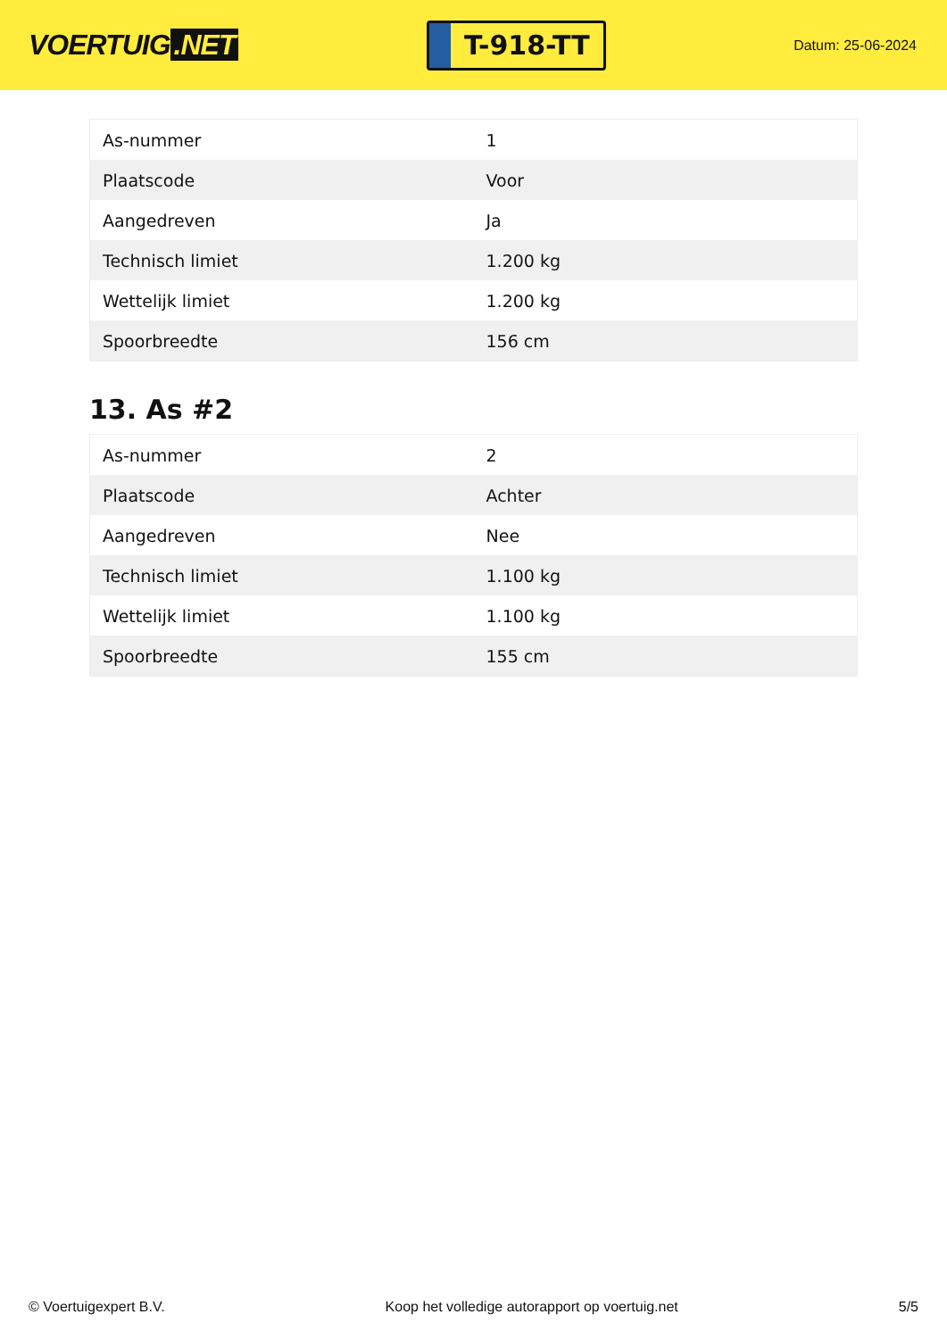VOERTUIG.NET
T-918-TT
Datum: 25-06-2024
| As-nummer | 1 |
| Plaatscode | Voor |
| Aangedreven | Ja |
| Technisch limiet | 1.200 kg |
| Wettelijk limiet | 1.200 kg |
| Spoorbreedte | 156 cm |
13. As #2
| As-nummer | 2 |
| Plaatscode | Achter |
| Aangedreven | Nee |
| Technisch limiet | 1.100 kg |
| Wettelijk limiet | 1.100 kg |
| Spoorbreedte | 155 cm |
© Voertuigexpert B.V. Koop het volledige autorapport op voertuig.net 5/5